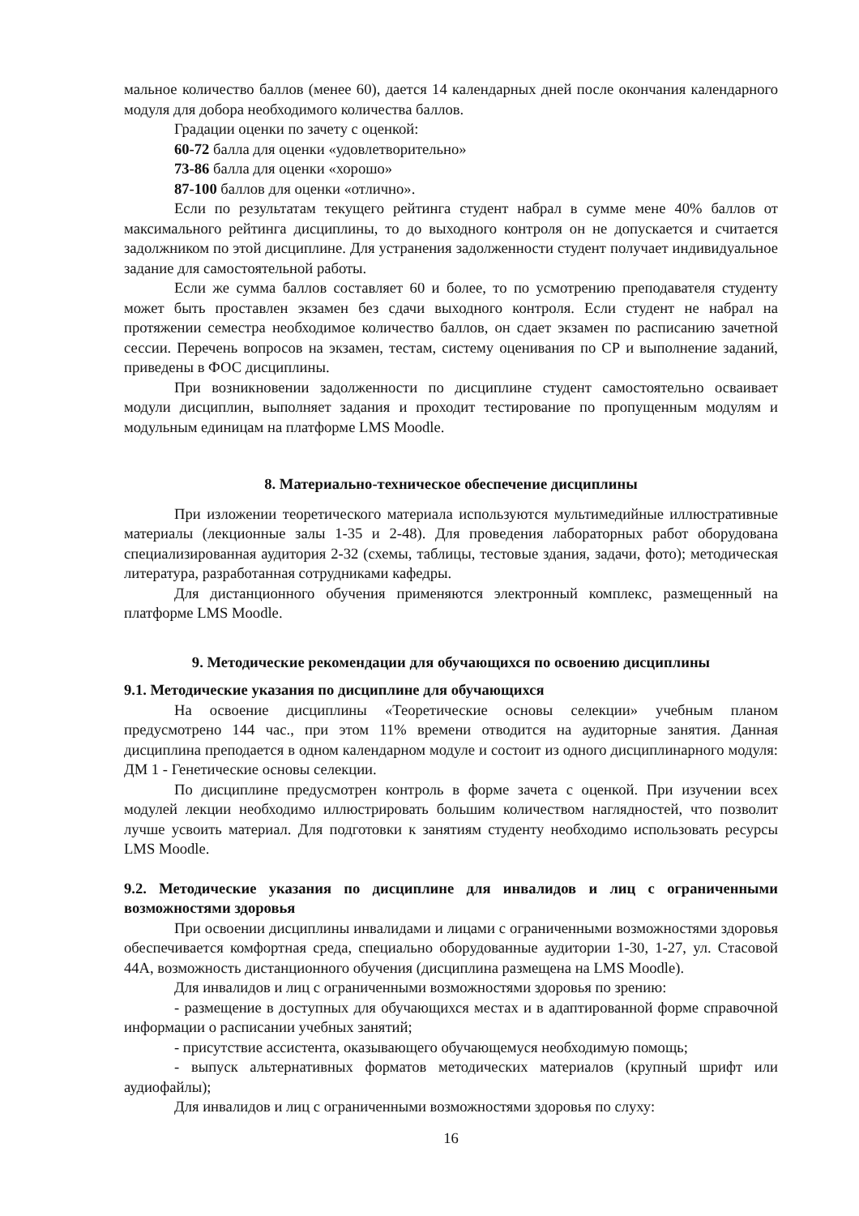мальное количество баллов (менее 60), дается 14 календарных дней после окончания календарного модуля для добора необходимого количества баллов.
Градации оценки по зачету с оценкой:
60-72 балла для оценки «удовлетворительно»
73-86 балла для оценки «хорошо»
87-100 баллов для оценки «отлично».
Если по результатам текущего рейтинга студент набрал в сумме мене 40% баллов от максимального рейтинга дисциплины, то до выходного контроля он не допускается и считается задолжником по этой дисциплине. Для устранения задолженности студент получает индивидуальное задание для самостоятельной работы.
Если же сумма баллов составляет 60 и более, то по усмотрению преподавателя студенту может быть проставлен экзамен без сдачи выходного контроля. Если студент не набрал на протяжении семестра необходимое количество баллов, он сдает экзамен по расписанию зачетной сессии. Перечень вопросов на экзамен, тестам, систему оценивания по СР и выполнение заданий, приведены в ФОС дисциплины.
При возникновении задолженности по дисциплине студент самостоятельно осваивает модули дисциплин, выполняет задания и проходит тестирование по пропущенным модулям и модульным единицам на платформе LMS Moodle.
8. Материально-техническое обеспечение дисциплины
При изложении теоретического материала используются мультимедийные иллюстративные материалы (лекционные залы 1-35 и 2-48). Для проведения лабораторных работ оборудована специализированная аудитория 2-32 (схемы, таблицы, тестовые здания, задачи, фото); методическая литература, разработанная сотрудниками кафедры.
Для дистанционного обучения применяются электронный комплекс, размещенный на платформе LMS Moodle.
9. Методические рекомендации для обучающихся по освоению дисциплины
9.1. Методические указания по дисциплине для обучающихся
На освоение дисциплины «Теоретические основы селекции» учебным планом предусмотрено 144 час., при этом 11% времени отводится на аудиторные занятия. Данная дисциплина преподается в одном календарном модуле и состоит из одного дисциплинарного модуля: ДМ 1 - Генетические основы селекции.
По дисциплине предусмотрен контроль в форме зачета с оценкой. При изучении всех модулей лекции необходимо иллюстрировать большим количеством наглядностей, что позволит лучше усвоить материал. Для подготовки к занятиям студенту необходимо использовать ресурсы LMS Moodle.
9.2. Методические указания по дисциплине для инвалидов и лиц с ограниченными возможностями здоровья
При освоении дисциплины инвалидами и лицами с ограниченными возможностями здоровья обеспечивается комфортная среда, специально оборудованные аудитории 1-30, 1-27, ул. Стасовой 44А, возможность дистанционного обучения (дисциплина размещена на LMS Moodle).
Для инвалидов и лиц с ограниченными возможностями здоровья по зрению:
- размещение в доступных для обучающихся местах и в адаптированной форме справочной информации о расписании учебных занятий;
- присутствие ассистента, оказывающего обучающемуся необходимую помощь;
- выпуск альтернативных форматов методических материалов (крупный шрифт или аудиофайлы);
Для инвалидов и лиц с ограниченными возможностями здоровья по слуху:
16